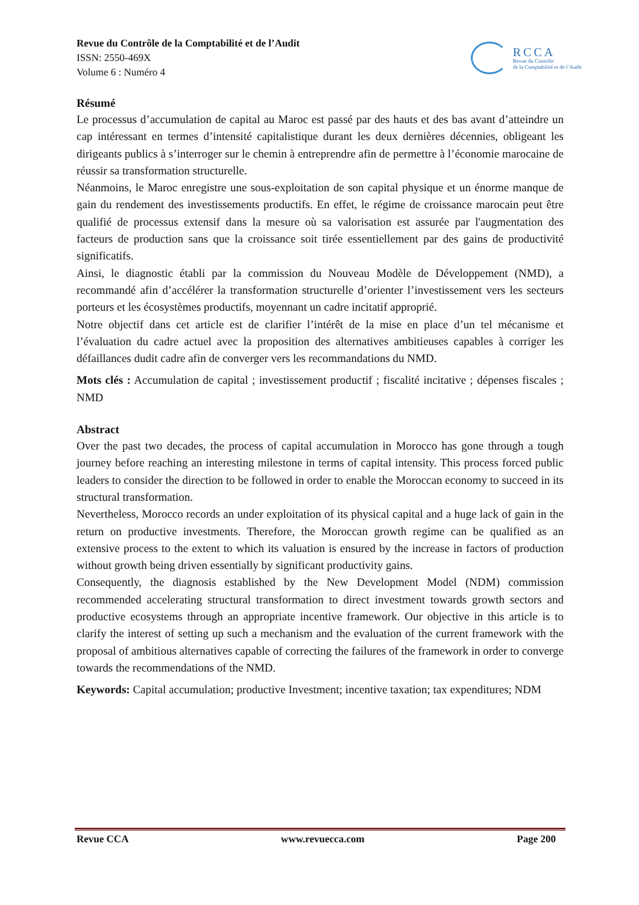Revue du Contrôle de la Comptabilité et de l’Audit
ISSN: 2550-469X
Volume 6 : Numéro 4
RCCA
Revue du Contrôle
de la Comptabilité et de l’Audit
Résumé
Le processus d’accumulation de capital au Maroc est passé par des hauts et des bas avant d’atteindre un cap intéressant en termes d’intensité capitalistique durant les deux dernières décennies, obligeant les dirigeants publics à s’interroger sur le chemin à entreprendre afin de permettre à l’économie marocaine de réussir sa transformation structurelle.
Néanmoins, le Maroc enregistre une sous-exploitation de son capital physique et un énorme manque de gain du rendement des investissements productifs. En effet, le régime de croissance marocain peut être qualifié de processus extensif dans la mesure où sa valorisation est assurée par l'augmentation des facteurs de production sans que la croissance soit tirée essentiellement par des gains de productivité significatifs.
Ainsi, le diagnostic établi par la commission du Nouveau Modèle de Développement (NMD), a recommandé afin d’accélérer la transformation structurelle d’orienter l’investissement vers les secteurs porteurs et les écosystèmes productifs, moyennant un cadre incitatif approprié.
Notre objectif dans cet article est de clarifier l’intérêt de la mise en place d’un tel mécanisme et l’évaluation du cadre actuel avec la proposition des alternatives ambitieuses capables à corriger les défaillances dudit cadre afin de converger vers les recommandations du NMD.
Mots clés : Accumulation de capital ; investissement productif ; fiscalité incitative ; dépenses fiscales ; NMD
Abstract
Over the past two decades, the process of capital accumulation in Morocco has gone through a tough journey before reaching an interesting milestone in terms of capital intensity. This process forced public leaders to consider the direction to be followed in order to enable the Moroccan economy to succeed in its structural transformation.
Nevertheless, Morocco records an under exploitation of its physical capital and a huge lack of gain in the return on productive investments. Therefore, the Moroccan growth regime can be qualified as an extensive process to the extent to which its valuation is ensured by the increase in factors of production without growth being driven essentially by significant productivity gains.
Consequently, the diagnosis established by the New Development Model (NDM) commission recommended accelerating structural transformation to direct investment towards growth sectors and productive ecosystems through an appropriate incentive framework. Our objective in this article is to clarify the interest of setting up such a mechanism and the evaluation of the current framework with the proposal of ambitious alternatives capable of correcting the failures of the framework in order to converge towards the recommendations of the NMD.
Keywords: Capital accumulation; productive Investment; incentive taxation; tax expenditures; NDM
Revue CCA www.revuecca.com Page 200